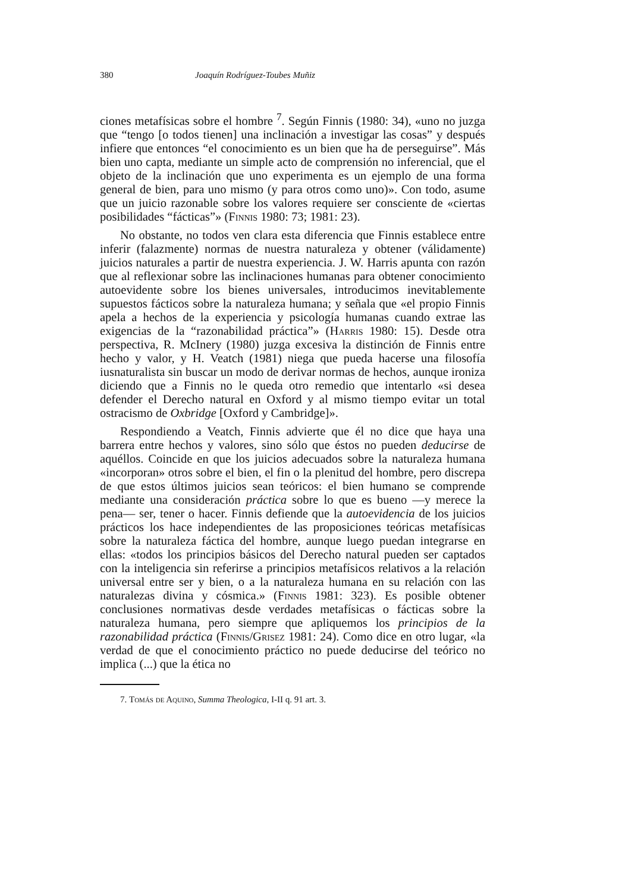380 Joaquín Rodríguez-Toubes Muñiz
ciones metafísicas sobre el hombre <sup>7</sup>. Según Finnis (1980: 34), «uno no juzga que “tengo [o todos tienen] una inclinación a investigar las cosas” y después infiere que entonces “el conocimiento es un bien que ha de perseguirse”. Más bien uno capta, mediante un simple acto de comprensión no inferencial, que el objeto de la inclinación que uno experimenta es un ejemplo de una forma general de bien, para uno mismo (y para otros como uno)». Con todo, asume que un juicio razonable sobre los valores requiere ser consciente de «ciertas posibilidades “fácticas”» (Finnis 1980: 73; 1981: 23).
No obstante, no todos ven clara esta diferencia que Finnis establece entre inferir (falazmente) normas de nuestra naturaleza y obtener (válidamente) juicios naturales a partir de nuestra experiencia. J. W. Harris apunta con razón que al reflexionar sobre las inclinaciones humanas para obtener conocimiento autoevidente sobre los bienes universales, introducimos inevitablemente supuestos fácticos sobre la naturaleza humana; y señala que «el propio Finnis apela a hechos de la experiencia y psicología humanas cuando extrae las exigencias de la “razonabilidad práctica”» (Harris 1980: 15). Desde otra perspectiva, R. McInery (1980) juzga excesiva la distinción de Finnis entre hecho y valor, y H. Veatch (1981) niega que pueda hacerse una filosofía iusnaturalista sin buscar un modo de derivar normas de hechos, aunque ironiza diciendo que a Finnis no le queda otro remedio que intentarlo «si desea defender el Derecho natural en Oxford y al mismo tiempo evitar un total ostracismo de Oxbridge [Oxford y Cambridge]».
Respondiendo a Veatch, Finnis advierte que él no dice que haya una barrera entre hechos y valores, sino sólo que éstos no pueden deducirse de aquéllos. Coincide en que los juicios adecuados sobre la naturaleza humana «incorporan» otros sobre el bien, el fin o la plenitud del hombre, pero discrepa de que estos últimos juicios sean teóricos: el bien humano se comprende mediante una consideración práctica sobre lo que es bueno —y merece la pena— ser, tener o hacer. Finnis defiende que la autoevidencia de los juicios prácticos los hace independientes de las proposiciones teóricas metafísicas sobre la naturaleza fáctica del hombre, aunque luego puedan integrarse en ellas: «todos los principios básicos del Derecho natural pueden ser captados con la inteligencia sin referirse a principios metafísicos relativos a la relación universal entre ser y bien, o a la naturaleza humana en su relación con las naturalezas divina y cósmica.» (Finnis 1981: 323). Es posible obtener conclusiones normativas desde verdades metafísicas o fácticas sobre la naturaleza humana, pero siempre que apliquemos los principios de la razonabilidad práctica (Finnis/Grisez 1981: 24). Como dice en otro lugar, «la verdad de que el conocimiento práctico no puede deducirse del teórico no implica (...) que la ética no
7. Tomás de Aquino, Summa Theologica, I-II q. 91 art. 3.